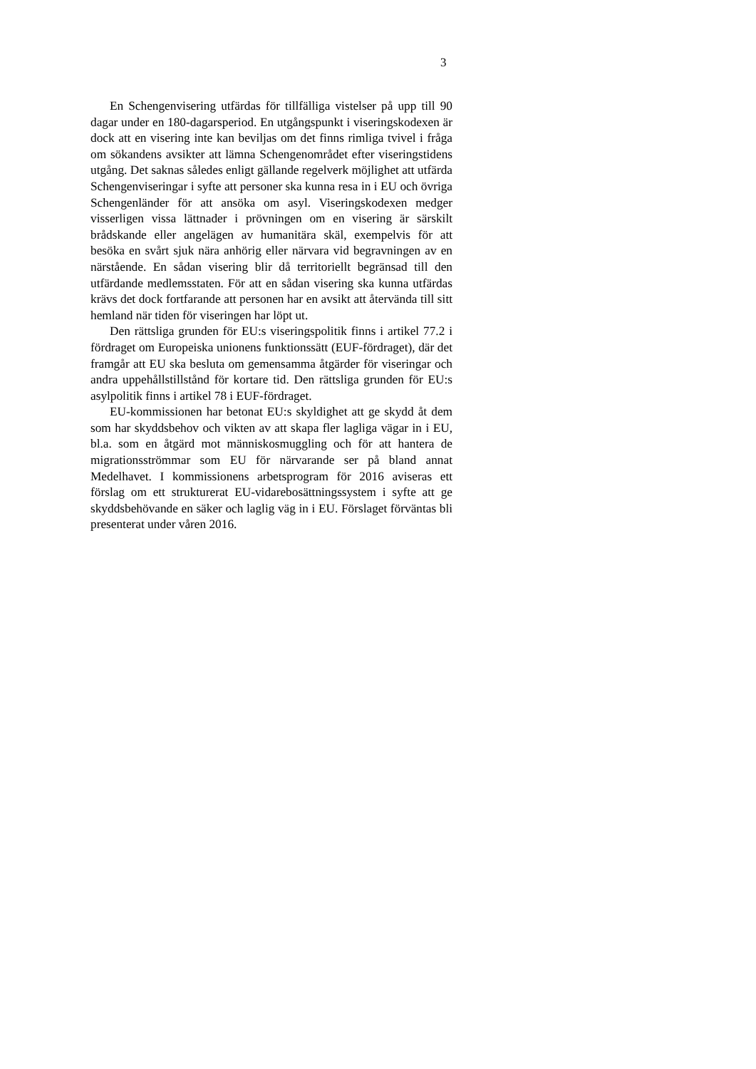3
En Schengenvisering utfärdas för tillfälliga vistelser på upp till 90 dagar under en 180-dagarsperiod. En utgångspunkt i viseringskodexen är dock att en visering inte kan beviljas om det finns rimliga tvivel i fråga om sökandens avsikter att lämna Schengenområdet efter viseringstidens utgång. Det saknas således enligt gällande regelverk möjlighet att utfärda Schengenviseringar i syfte att personer ska kunna resa in i EU och övriga Schengenländer för att ansöka om asyl. Viseringskodexen medger visserligen vissa lättnader i prövningen om en visering är särskilt brådskande eller angelägen av humanitära skäl, exempelvis för att besöka en svårt sjuk nära anhörig eller närvara vid begravningen av en närstående. En sådan visering blir då territoriellt begränsad till den utfärdande medlemsstaten. För att en sådan visering ska kunna utfärdas krävs det dock fortfarande att personen har en avsikt att återvända till sitt hemland när tiden för viseringen har löpt ut.
Den rättsliga grunden för EU:s viseringspolitik finns i artikel 77.2 i fördraget om Europeiska unionens funktionssätt (EUF-fördraget), där det framgår att EU ska besluta om gemensamma åtgärder för viseringar och andra uppehållstillstånd för kortare tid. Den rättsliga grunden för EU:s asylpolitik finns i artikel 78 i EUF-fördraget.
EU-kommissionen har betonat EU:s skyldighet att ge skydd åt dem som har skyddsbehov och vikten av att skapa fler lagliga vägar in i EU, bl.a. som en åtgärd mot människosmuggling och för att hantera de migrationsströmmar som EU för närvarande ser på bland annat Medelhavet. I kommissionens arbetsprogram för 2016 aviseras ett förslag om ett strukturerat EU-vidarebosättningssystem i syfte att ge skyddsbehövande en säker och laglig väg in i EU. Förslaget förväntas bli presenterat under våren 2016.